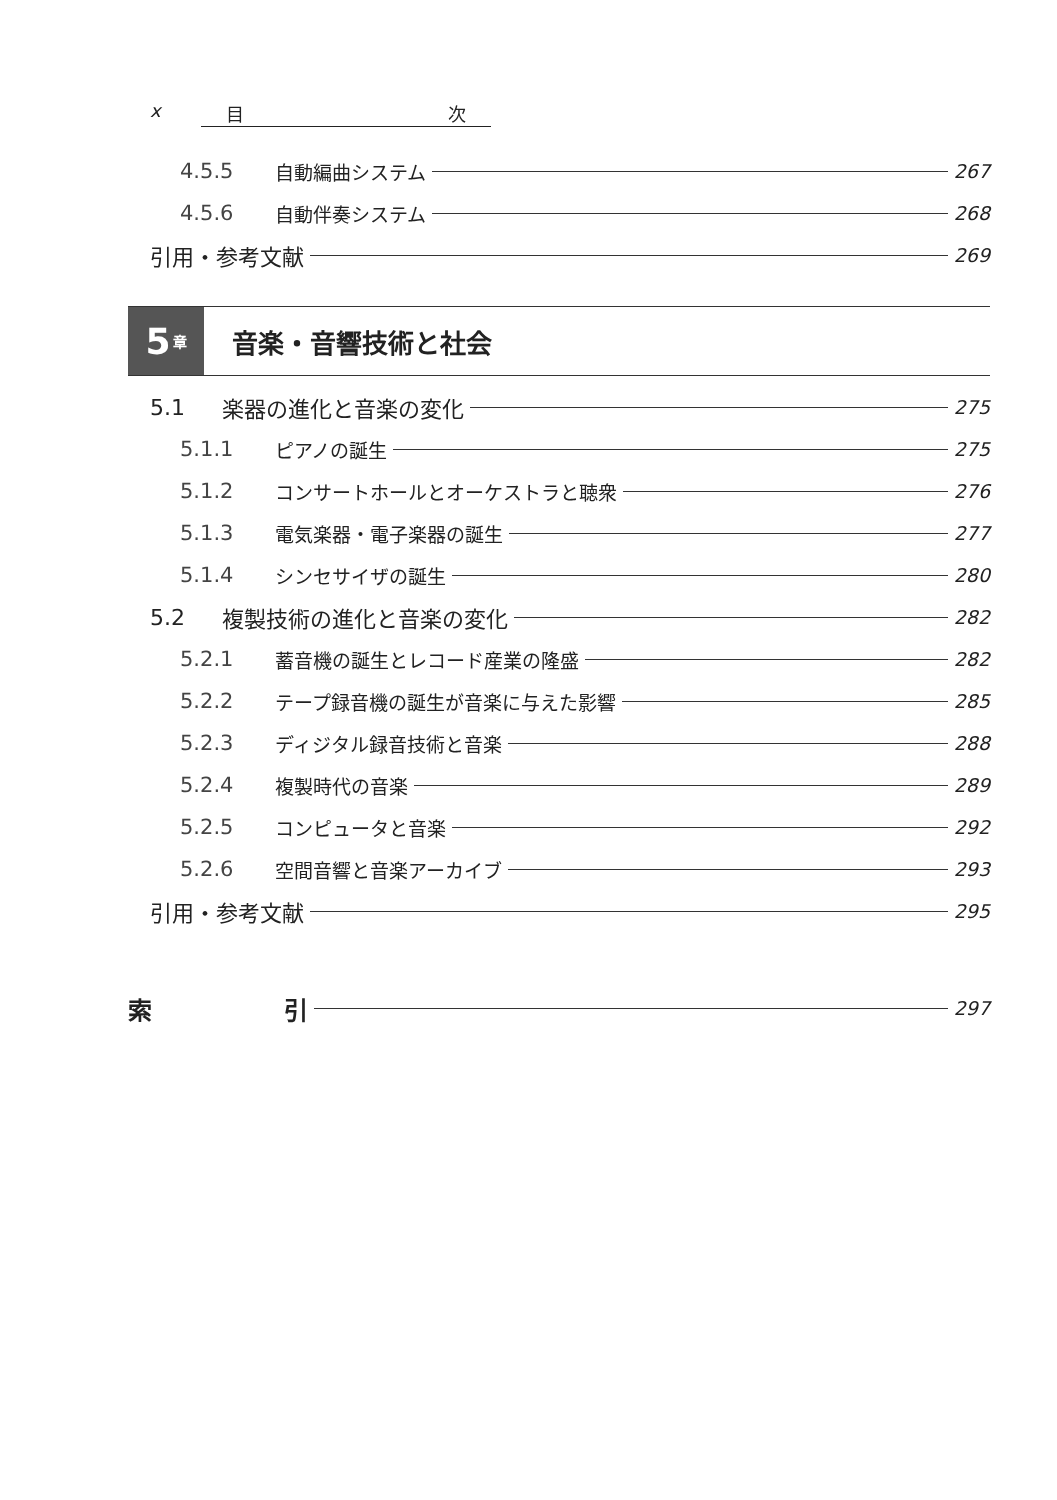x 目 次
4.5.5 自動編曲システム 267
4.5.6 自動伴奏システム 268
引用・参考文献 269
5 章
音楽・音響技術と社会
5.1 楽器の進化と音楽の変化 275
5.1.1 ピアノの誕生 275
5.1.2 コンサートホールとオーケストラと聴衆 276
5.1.3 電気楽器・電子楽器の誕生 277
5.1.4 シンセサイザの誕生 280
5.2 複製技術の進化と音楽の変化 282
5.2.1 蓄音機の誕生とレコード産業の隆盛 282
5.2.2 テープ録音機の誕生が音楽に与えた影響 285
5.2.3 ディジタル録音技術と音楽 288
5.2.4 複製時代の音楽 289
5.2.5 コンピュータと音楽 292
5.2.6 空間音響と音楽アーカイブ 293
引用・参考文献 295
索 引 297